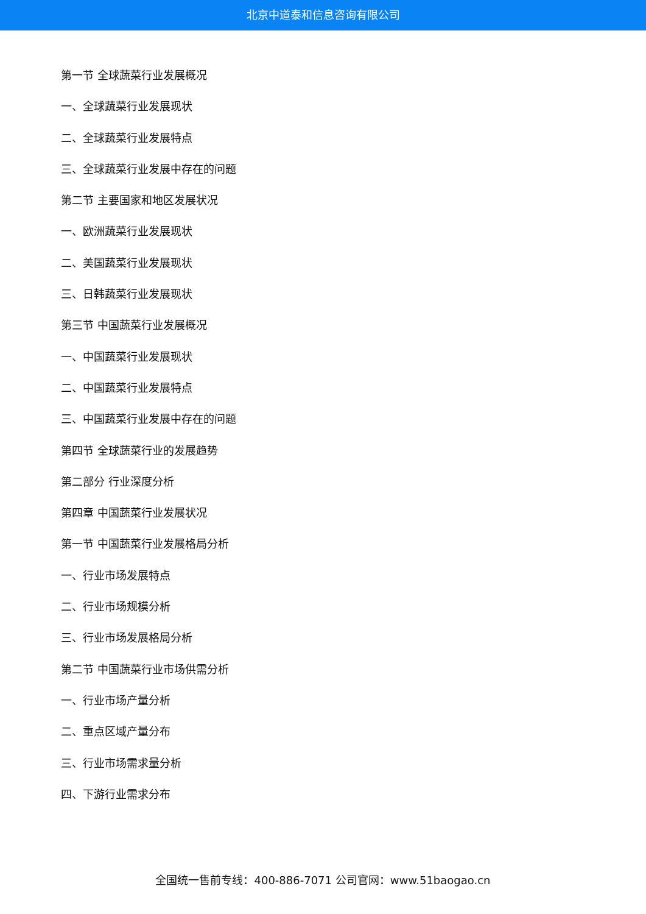北京中道泰和信息咨询有限公司
第一节 全球蔬菜行业发展概况
一、全球蔬菜行业发展现状
二、全球蔬菜行业发展特点
三、全球蔬菜行业发展中存在的问题
第二节 主要国家和地区发展状况
一、欧洲蔬菜行业发展现状
二、美国蔬菜行业发展现状
三、日韩蔬菜行业发展现状
第三节 中国蔬菜行业发展概况
一、中国蔬菜行业发展现状
二、中国蔬菜行业发展特点
三、中国蔬菜行业发展中存在的问题
第四节 全球蔬菜行业的发展趋势
第二部分 行业深度分析
第四章 中国蔬菜行业发展状况
第一节 中国蔬菜行业发展格局分析
一、行业市场发展特点
二、行业市场规模分析
三、行业市场发展格局分析
第二节 中国蔬菜行业市场供需分析
一、行业市场产量分析
二、重点区域产量分布
三、行业市场需求量分析
四、下游行业需求分布
全国统一售前专线：400-886-7071 公司官网：www.51baogao.cn